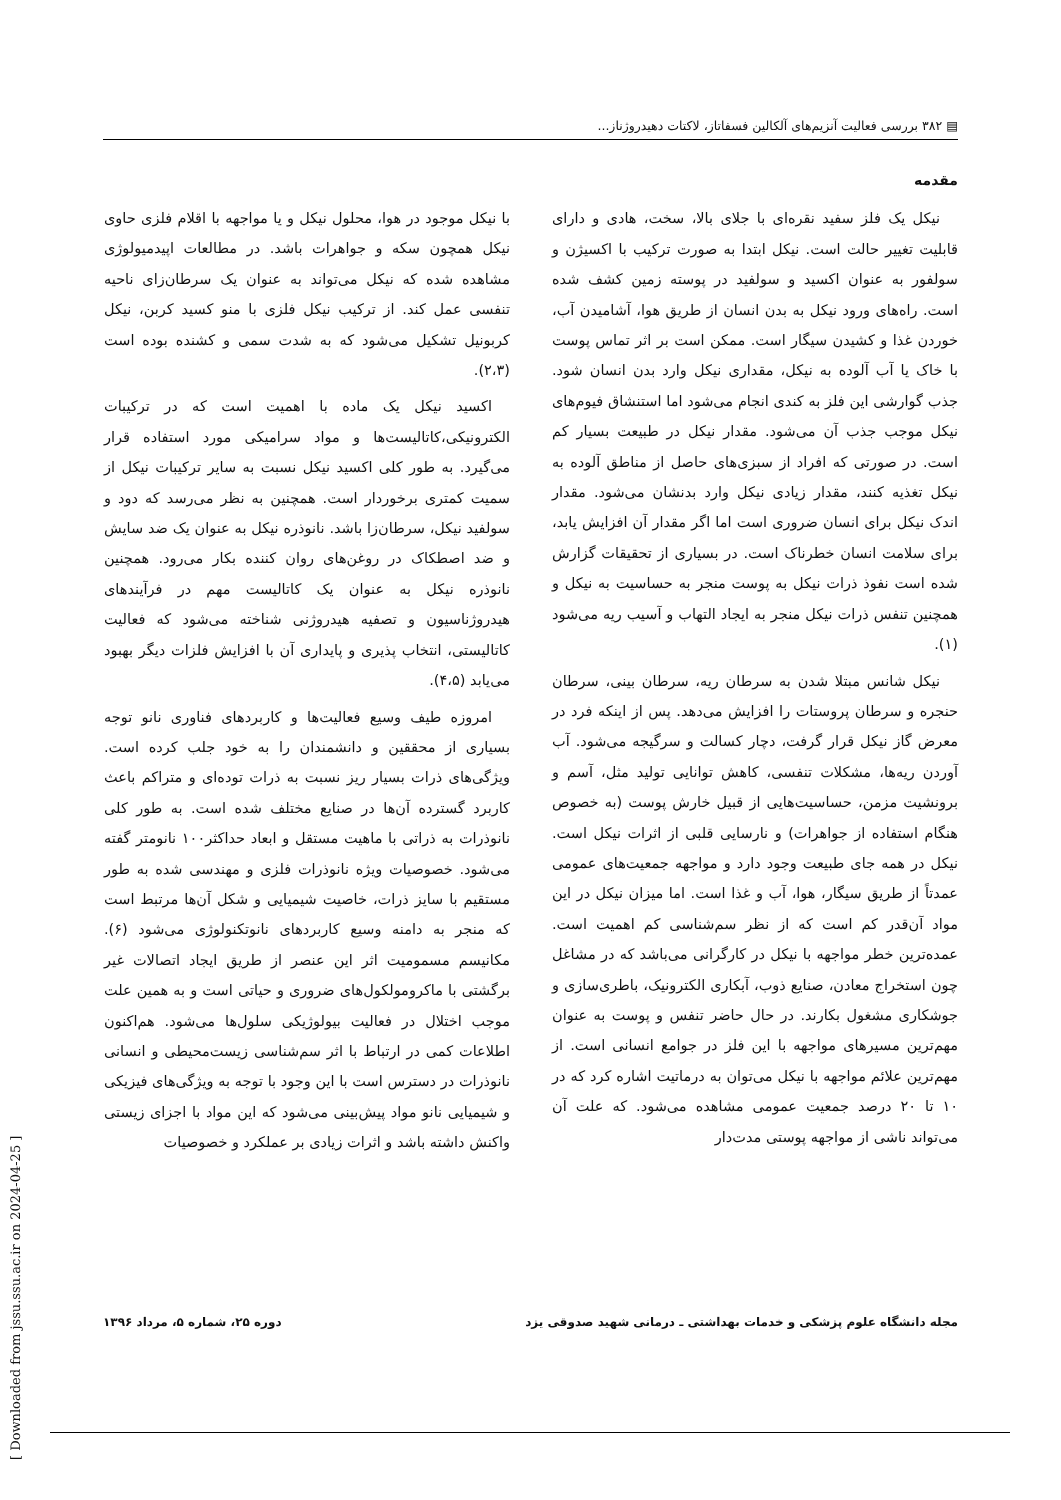▤ ۳۸۲ بررسی فعالیت آنزیم‌های آلکالین فسفاتاز، لاکتات دهیدروژناز...
مقدمه
نیکل یک فلز سفید نقره‌ای با جلای بالا، سخت، هادی و دارای قابلیت تغییر حالت است. نیکل ابتدا به صورت ترکیب با اکسیژن و سولفور به عنوان اکسید و سولفید در پوسته زمین کشف شده است. راه‌های ورود نیکل به بدن انسان از طریق هوا، آشامیدن آب، خوردن غذا و کشیدن سیگار است. ممکن است بر اثر تماس پوست با خاک یا آب آلوده به نیکل، مقداری نیکل وارد بدن انسان شود. جذب گوارشی این فلز به کندی انجام می‌شود اما استنشاق فیوم‌های نیکل موجب جذب آن می‌شود. مقدار نیکل در طبیعت بسیار کم است. در صورتی که افراد از سبزی‌های حاصل از مناطق آلوده به نیکل تغذیه کنند، مقدار زیادی نیکل وارد بدنشان می‌شود. مقدار اندک نیکل برای انسان ضروری است اما اگر مقدار آن افزایش یابد، برای سلامت انسان خطرناک است. در بسیاری از تحقیقات گزارش شده است نفوذ ذرات نیکل به پوست منجر به حساسیت به نیکل و همچنین تنفس ذرات نیکل منجر به ایجاد التهاب و آسیب ریه می‌شود (۱).
نیکل شانس مبتلا شدن به سرطان ریه، سرطان بینی، سرطان حنجره و سرطان پروستات را افزایش می‌دهد. پس از اینکه فرد در معرض گاز نیکل قرار گرفت، دچار کسالت و سرگیجه می‌شود. آب آوردن ریه‌ها، مشکلات تنفسی، کاهش توانایی تولید مثل، آسم و برونشیت مزمن، حساسیت‌هایی از قبیل خارش پوست (به خصوص هنگام استفاده از جواهرات) و نارسایی قلبی از اثرات نیکل است. نیکل در همه جای طبیعت وجود دارد و مواجهه جمعیت‌های عمومی عمدتاً از طریق سیگار، هوا، آب و غذا است. اما میزان نیکل در این مواد آن‌قدر کم است که از نظر سم‌شناسی کم اهمیت است. عمده‌ترین خطر مواجهه با نیکل در کارگرانی می‌باشد که در مشاغل چون استخراج معادن، صنایع ذوب، آبکاری الکترونیک، باطری‌سازی و جوشکاری مشغول بکارند. در حال حاضر تنفس و پوست به عنوان مهم‌ترین مسیرهای مواجهه با این فلز در جوامع انسانی است. از مهم‌ترین علائم مواجهه با نیکل می‌توان به درماتیت اشاره کرد که در ۱۰ تا ۲۰ درصد جمعیت عمومی مشاهده می‌شود. که علت آن می‌تواند ناشی از مواجهه پوستی مدت‌دار
با نیکل موجود در هوا، محلول نیکل و یا مواجهه با اقلام فلزی حاوی نیکل همچون سکه و جواهرات باشد. در مطالعات اپیدمیولوژی مشاهده شده که نیکل می‌تواند به عنوان یک سرطان‌زای ناحیه تنفسی عمل کند. از ترکیب نیکل فلزی با منو کسید کربن، نیکل کربونیل تشکیل می‌شود که به شدت سمی و کشنده بوده است (۲،۳).
اکسید نیکل یک ماده با اهمیت است که در ترکیبات الکترونیکی،کاتالیست‌ها و مواد سرامیکی مورد استفاده قرار می‌گیرد. به طور کلی اکسید نیکل نسبت به سایر ترکیبات نیکل از سمیت کمتری برخوردار است. همچنین به نظر می‌رسد که دود و سولفید نیکل، سرطان‌زا باشد. نانوذره نیکل به عنوان یک ضد سایش و ضد اصطکاک در روغن‌های روان کننده بکار می‌رود. همچنین نانوذره نیکل به عنوان یک کاتالیست مهم در فرآیندهای هیدروژناسیون و تصفیه هیدروژنی شناخته می‌شود که فعالیت کاتالیستی، انتخاب پذیری و پایداری آن با افزایش فلزات دیگر بهبود می‌یابد (۴،۵).
امروزه طیف وسیع فعالیت‌ها و کاربردهای فناوری نانو توجه بسیاری از محققین و دانشمندان را به خود جلب کرده است. ویژگی‌های ذرات بسیار ریز نسبت به ذرات توده‌ای و متراکم باعث کاربرد گسترده آن‌ها در صنایع مختلف شده است. به طور کلی نانوذرات به ذراتی با ماهیت مستقل و ابعاد حداکثر۱۰۰ نانومتر گفته می‌شود. خصوصیات ویژه نانوذرات فلزی و مهندسی شده به طور مستقیم با سایز ذرات، خاصیت شیمیایی و شکل آن‌ها مرتبط است که منجر به دامنه وسیع کاربردهای نانوتکنولوژی می‌شود (۶). مکانیسم مسمومیت اثر این عنصر از طریق ایجاد اتصالات غیر برگشتی با ماکرومولکول‌های ضروری و حیاتی است و به همین علت موجب اختلال در فعالیت بیولوژیکی سلول‌ها می‌شود. هم‌اکنون اطلاعات کمی در ارتباط با اثر سم‌شناسی زیست‌محیطی و انسانی نانوذرات در دسترس است با این وجود با توجه به ویژگی‌های فیزیکی و شیمیایی نانو مواد پیش‌بینی می‌شود که این مواد با اجزای زیستی واکنش داشته باشد و اثرات زیادی بر عملکرد و خصوصیات
مجله دانشگاه علوم پزشکی و خدمات بهداشتی ـ درمانی شهید صدوقی یزد دوره ۲۵، شماره ۵، مرداد ۱۳۹۶
[ Downloaded from jssu.ssu.ac.ir on 2024-04-25 ]